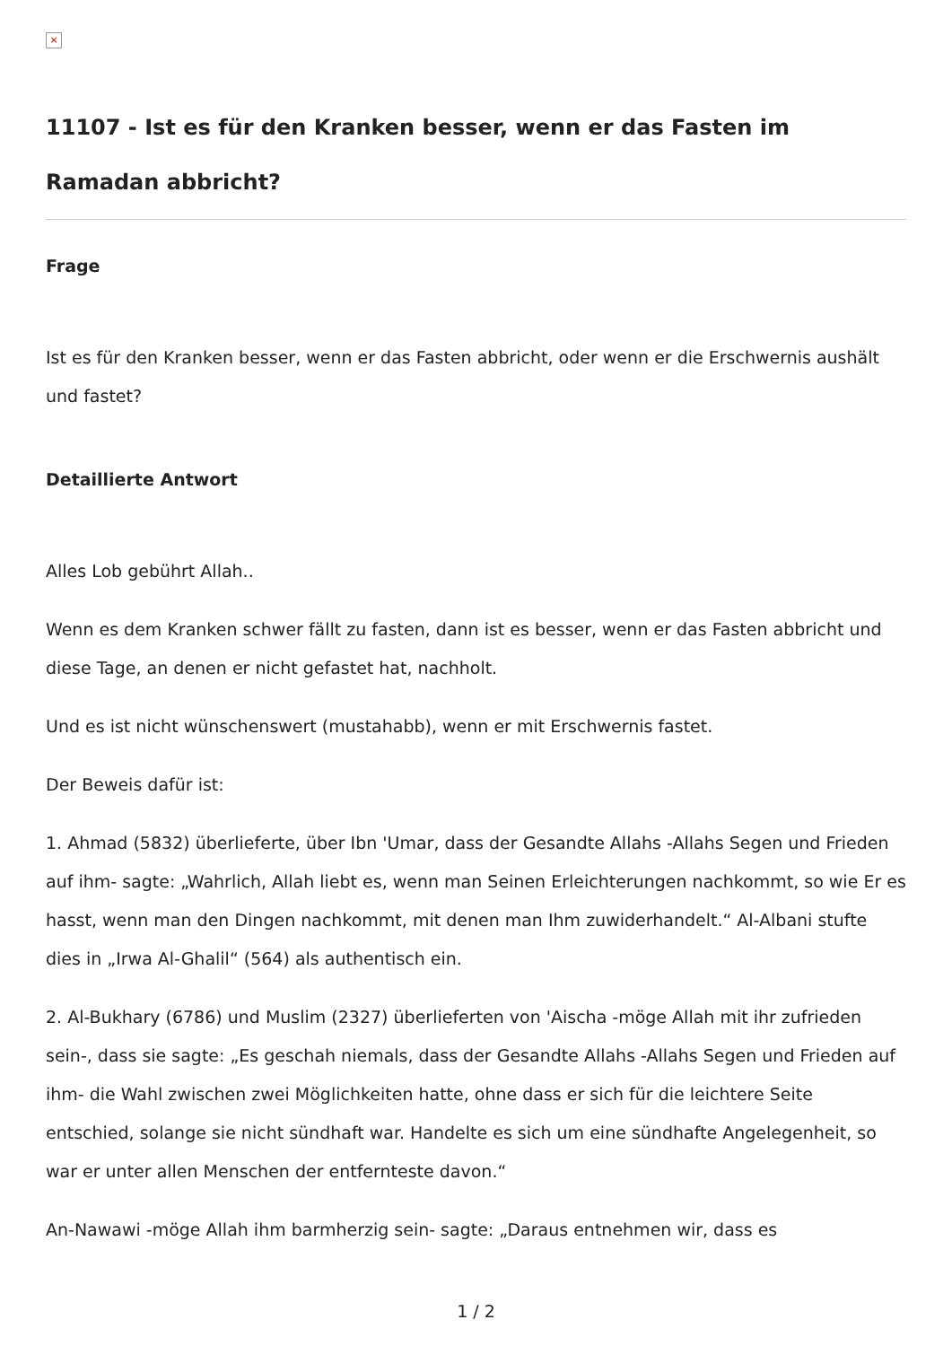×
11107 - Ist es für den Kranken besser, wenn er das Fasten im Ramadan abbricht?
Frage
Ist es für den Kranken besser, wenn er das Fasten abbricht, oder wenn er die Erschwernis aushält und fastet?
Detaillierte Antwort
Alles Lob gebührt Allah..
Wenn es dem Kranken schwer fällt zu fasten, dann ist es besser, wenn er das Fasten abbricht und diese Tage, an denen er nicht gefastet hat, nachholt.
Und es ist nicht wünschenswert (mustahabb), wenn er mit Erschwernis fastet.
Der Beweis dafür ist:
1. Ahmad (5832) überlieferte, über Ibn 'Umar, dass der Gesandte Allahs -Allahs Segen und Frieden auf ihm- sagte: „Wahrlich, Allah liebt es, wenn man Seinen Erleichterungen nachkommt, so wie Er es hasst, wenn man den Dingen nachkommt, mit denen man Ihm zuwiderhandelt.“ Al-Albani stufte dies in „Irwa Al-Ghalil“ (564) als authentisch ein.
2. Al-Bukhary (6786) und Muslim (2327) überlieferten von 'Aischa -möge Allah mit ihr zufrieden sein-, dass sie sagte: „Es geschah niemals, dass der Gesandte Allahs -Allahs Segen und Frieden auf ihm- die Wahl zwischen zwei Möglichkeiten hatte, ohne dass er sich für die leichtere Seite entschied, solange sie nicht sündhaft war. Handelte es sich um eine sündhafte Angelegenheit, so war er unter allen Menschen der entfernteste davon.“
An-Nawawi -möge Allah ihm barmherzig sein- sagte: „Daraus entnehmen wir, dass es
1 / 2